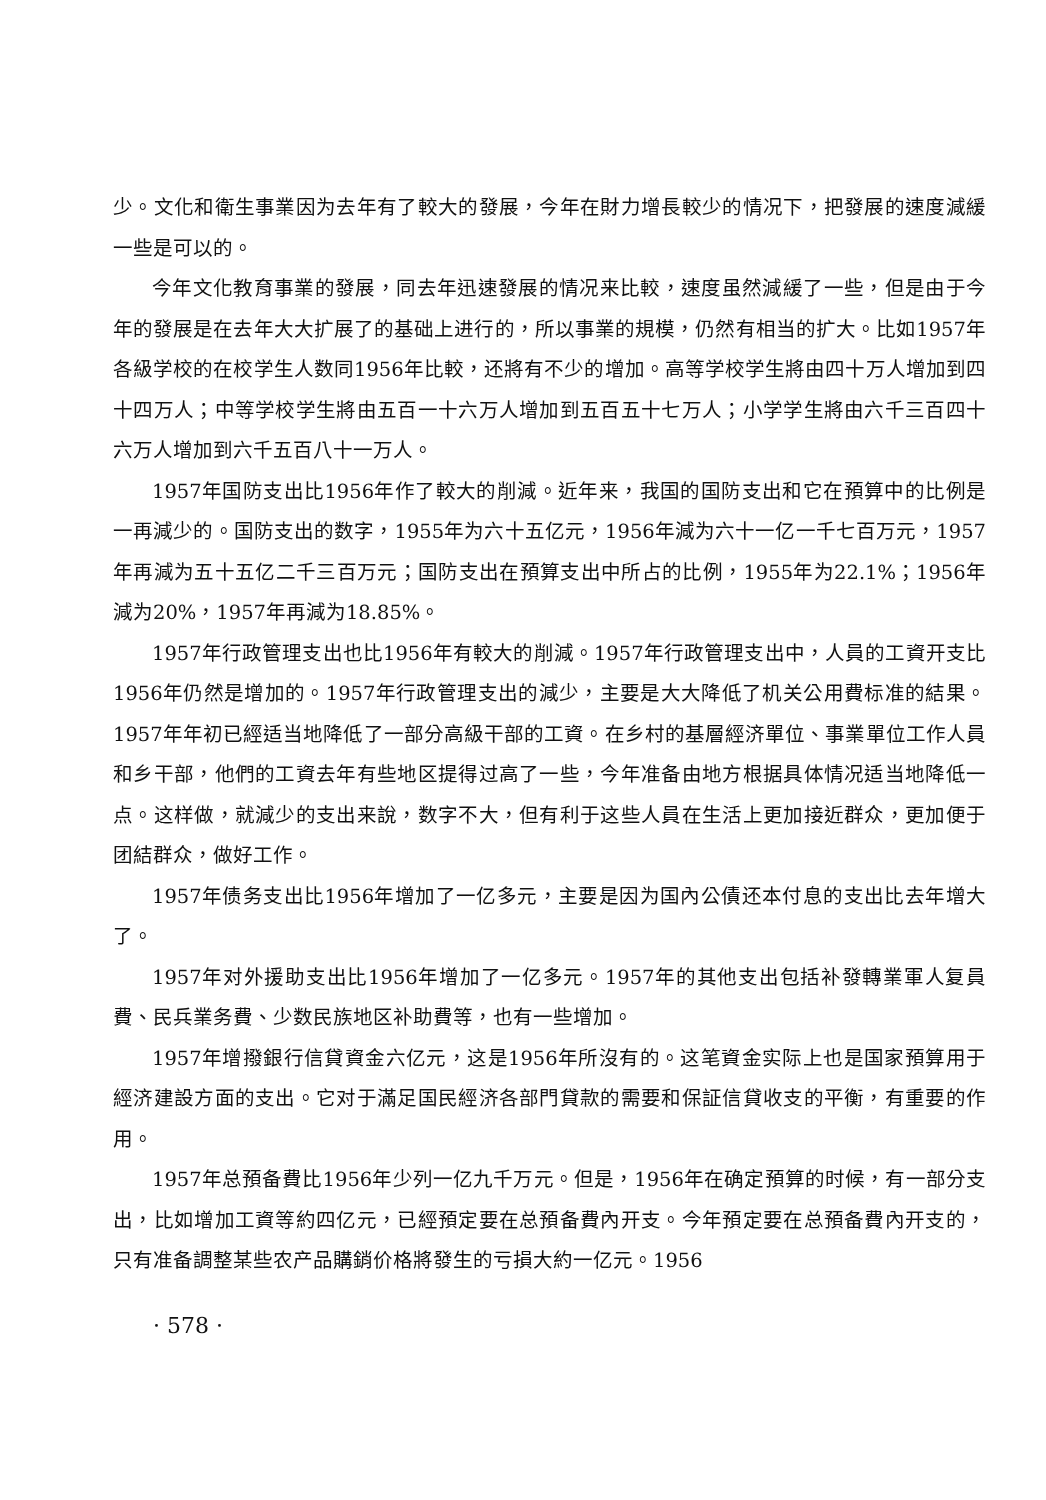少。文化和衛生事業因为去年有了較大的發展，今年在財力增長較少的情况下，把發展的速度減緩一些是可以的。
今年文化教育事業的發展，同去年迅速發展的情况来比較，速度虽然減緩了一些，但是由于今年的發展是在去年大大扩展了的基础上进行的，所以事業的規模，仍然有相当的扩大。比如1957年各級学校的在校学生人数同1956年比較，还將有不少的增加。高等学校学生將由四十万人增加到四十四万人；中等学校学生將由五百一十六万人增加到五百五十七万人；小学学生將由六千三百四十六万人增加到六千五百八十一万人。
1957年国防支出比1956年作了較大的削減。近年来，我国的国防支出和它在預算中的比例是一再減少的。国防支出的数字，1955年为六十五亿元，1956年減为六十一亿一千七百万元，1957年再減为五十五亿二千三百万元；国防支出在預算支出中所占的比例，1955年为22.1%；1956年減为20%，1957年再減为18.85%。
1957年行政管理支出也比1956年有較大的削減。1957年行政管理支出中，人員的工資开支比1956年仍然是增加的。1957年行政管理支出的減少，主要是大大降低了机关公用費标准的結果。1957年年初已經适当地降低了一部分高級干部的工資。在乡村的基層經济單位、事業單位工作人員和乡干部，他們的工資去年有些地区提得过高了一些，今年准备由地方根据具体情况适当地降低一点。这样做，就減少的支出来說，数字不大，但有利于这些人員在生活上更加接近群众，更加便于团結群众，做好工作。
1957年债务支出比1956年增加了一亿多元，主要是因为国內公債还本付息的支出比去年增大了。
1957年对外援助支出比1956年增加了一亿多元。1957年的其他支出包括补發轉業軍人复員費、民兵業务費、少数民族地区补助費等，也有一些增加。
1957年增撥銀行信貸資金六亿元，这是1956年所沒有的。这笔資金实际上也是国家預算用于經济建設方面的支出。它对于滿足国民經济各部門貸款的需要和保証信貸收支的平衡，有重要的作用。
1957年总預备費比1956年少列一亿九千万元。但是，1956年在确定預算的时候，有一部分支出，比如增加工資等約四亿元，已經預定要在总預备費內开支。今年預定要在总預备費內开支的，只有准备調整某些农产品購銷价格將發生的亏損大約一亿元。1956
· 578 ·